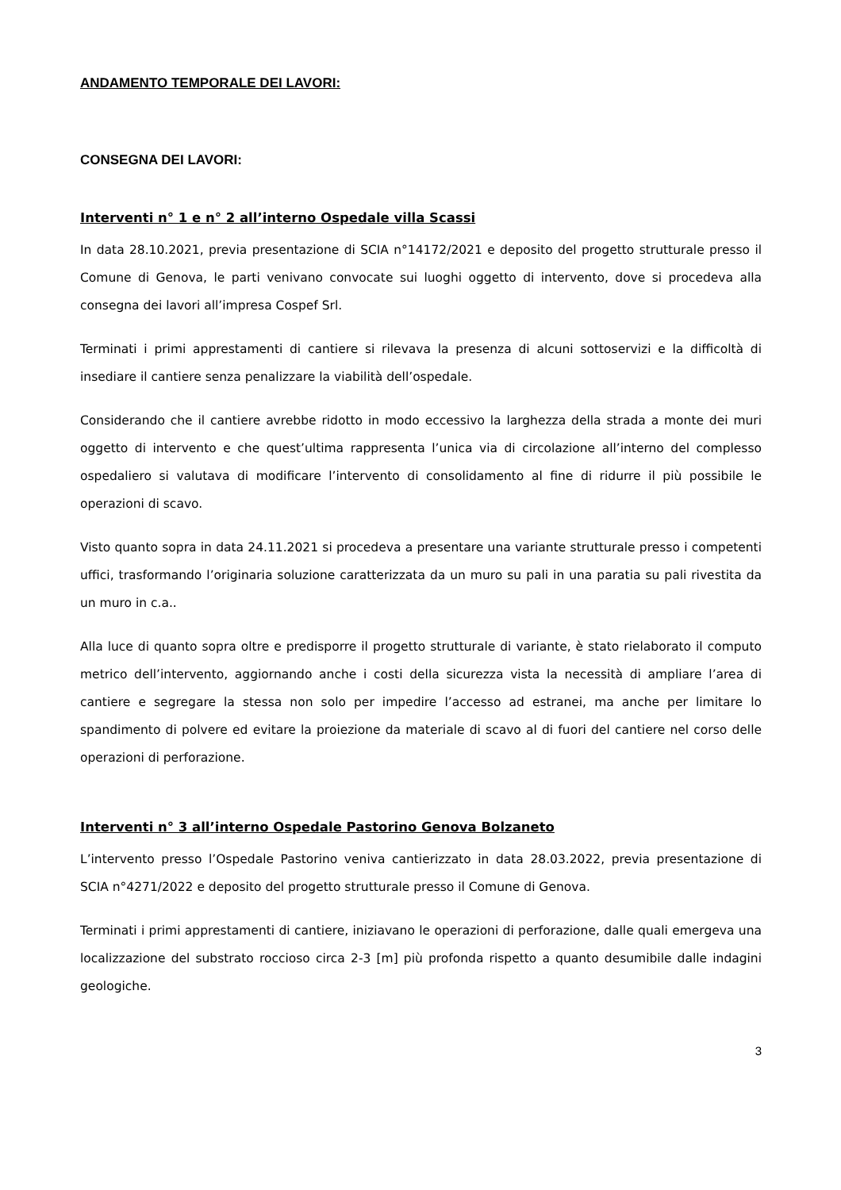ANDAMENTO TEMPORALE DEI LAVORI:
CONSEGNA DEI LAVORI:
Interventi n° 1 e n° 2 all’interno Ospedale villa Scassi
In data 28.10.2021, previa presentazione di SCIA n°14172/2021 e deposito del progetto strutturale presso il Comune di Genova, le parti venivano convocate sui luoghi oggetto di intervento, dove si procedeva alla consegna dei lavori all’impresa Cospef Srl.
Terminati i primi apprestamenti di cantiere si rilevava la presenza di alcuni sottoservizi e la difficoltà di insediare il cantiere senza penalizzare la viabilità dell’ospedale.
Considerando che il cantiere avrebbe ridotto in modo eccessivo la larghezza della strada a monte dei muri oggetto di intervento e che quest’ultima rappresenta l’unica via di circolazione all’interno del complesso ospedaliero si valutava di modificare l’intervento di consolidamento al fine di ridurre il più possibile le operazioni di scavo.
Visto quanto sopra in data 24.11.2021 si procedeva a presentare una variante strutturale presso i competenti uffici, trasformando l’originaria soluzione caratterizzata da un muro su pali in una paratia su pali rivestita da un muro in c.a..
Alla luce di quanto sopra oltre e predisporre il progetto strutturale di variante, è stato rielaborato il computo metrico dell’intervento, aggiornando anche i costi della sicurezza vista la necessità di ampliare l’area di cantiere e segregare la stessa non solo per impedire l’accesso ad estranei, ma anche per limitare lo spandimento di polvere ed evitare la proiezione da materiale di scavo al di fuori del cantiere nel corso delle operazioni di perforazione.
Interventi n° 3 all’interno Ospedale Pastorino Genova Bolzaneto
L’intervento presso l’Ospedale Pastorino veniva cantierizzato in data 28.03.2022, previa presentazione di SCIA n°4271/2022 e deposito del progetto strutturale presso il Comune di Genova.
Terminati i primi apprestamenti di cantiere, iniziavano le operazioni di perforazione, dalle quali emergeva una localizzazione del substrato roccioso circa 2-3 [m] più profonda rispetto a quanto desumibile dalle indagini geologiche.
3